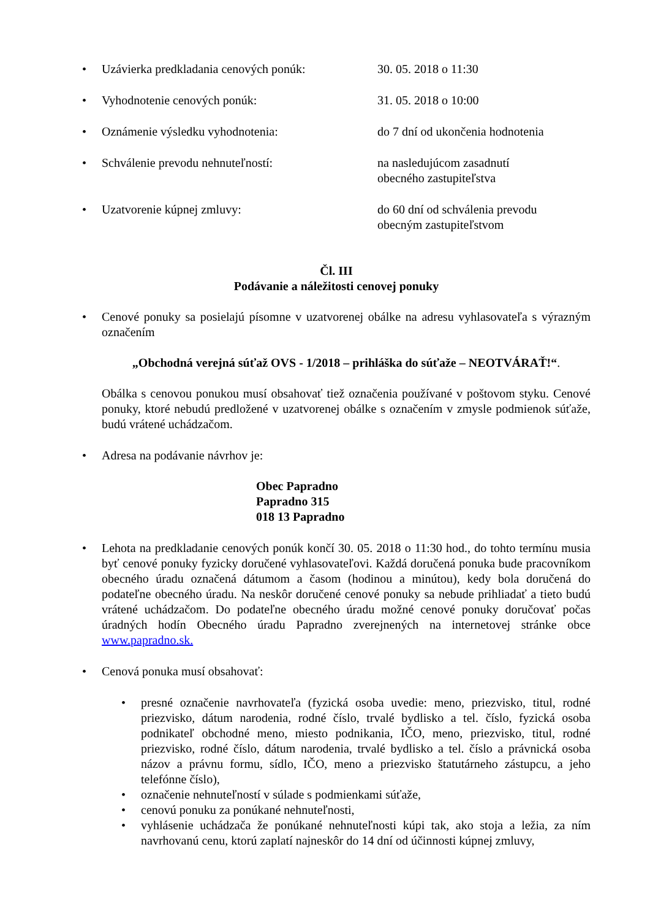• Uzávierka predkladania cenových ponúk: 30. 05. 2018 o 11:30
• Vyhodnotenie cenových ponúk: 31. 05. 2018 o 10:00
• Oznámenie výsledku vyhodnotenia: do 7 dní od ukončenia hodnotenia
• Schválenie prevodu nehnuteľností: na nasledujúcom zasadnutí
obecného zastupiteľstva
• Uzatvorenie kúpnej zmluvy: do 60 dní od schválenia prevodu
obecným zastupiteľstvom
Čl. III
Podávanie a náležitosti cenovej ponuky
• Cenové ponuky sa posielajú písomne v uzatvorenej obálke na adresu vyhlasovateľa s výrazným označením
„Obchodná verejná súťaž OVS - 1/2018 – prihláška do súťaže – NEOTVÁRAŤ!“.
Obálka s cenovou ponukou musí obsahovať tiež označenia používané v poštovom styku. Cenové ponuky, ktoré nebudú predložené v uzatvorenej obálke s označením v zmysle podmienok súťaže, budú vrátené uchádzačom.
• Adresa na podávanie návrhov je:
Obec Papradno
Papradno 315
018 13 Papradno
• Lehota na predkladanie cenových ponúk končí 30. 05. 2018 o 11:30 hod., do tohto termínu musia byť cenové ponuky fyzicky doručené vyhlasovateľovi. Každá doručená ponuka bude pracovníkom obecného úradu označená dátumom a časom (hodinou a minútou), kedy bola doručená do podateľne obecného úradu. Na neskôr doručené cenové ponuky sa nebude prihliadať a tieto budú vrátené uchádzačom. Do podateľne obecného úradu možné cenové ponuky doručovať počas úradných hodín Obecného úradu Papradno zverejnených na internetovej stránke obce www.papradno.sk.
• Cenová ponuka musí obsahovať:
• presné označenie navrhovateľa (fyzická osoba uvedie: meno, priezvisko, titul, rodné priezvisko, dátum narodenia, rodné číslo, trvalé bydlisko a tel. číslo, fyzická osoba podnikateľ obchodné meno, miesto podnikania, IČO, meno, priezvisko, titul, rodné priezvisko, rodné číslo, dátum narodenia, trvalé bydlisko a tel. číslo a právnická osoba názov a právnu formu, sídlo, IČO, meno a priezvisko štatutárneho zástupcu, a jeho telefónne číslo),
• označenie nehnuteľností v súlade s podmienkami súťaže,
• cenovú ponuku za ponúkané nehnuteľnosti,
• vyhlásenie uchádzača že ponúkané nehnuteľnosti kúpi tak, ako stoja a ležia, za ním navrhovanú cenu, ktorú zaplatí najneskôr do 14 dní od účinnosti kúpnej zmluvy,